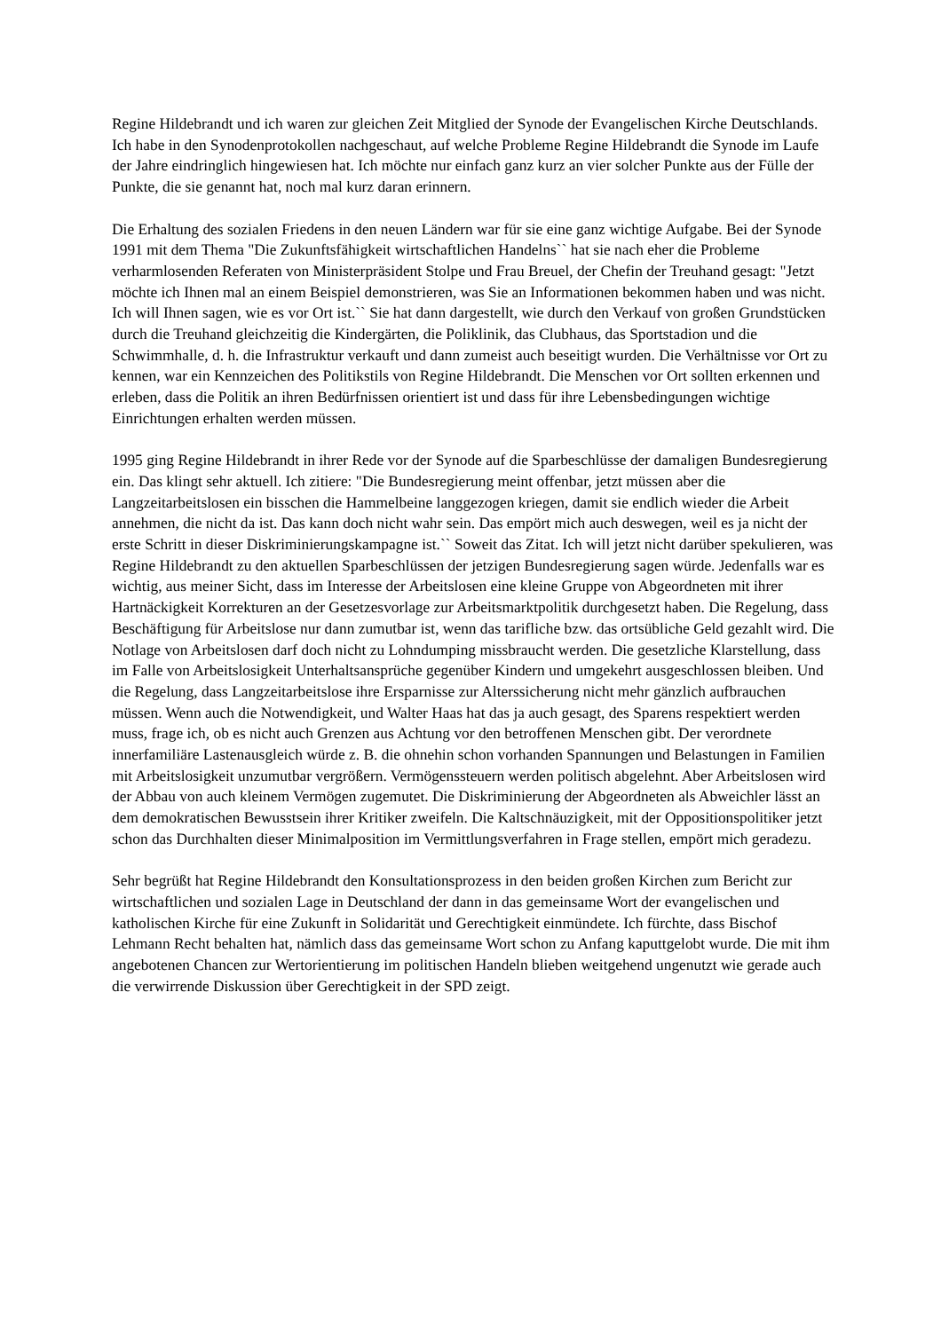Regine Hildebrandt und ich waren zur gleichen Zeit Mitglied der Synode der Evangelischen Kirche Deutschlands. Ich habe in den Synodenprotokollen nachgeschaut, auf welche Probleme Regine Hildebrandt die Synode im Laufe der Jahre eindringlich hingewiesen hat. Ich möchte nur einfach ganz kurz an vier solcher Punkte aus der Fülle der Punkte, die sie genannt hat, noch mal kurz daran erinnern.
Die Erhaltung des sozialen Friedens in den neuen Ländern war für sie eine ganz wichtige Aufgabe. Bei der Synode 1991 mit dem Thema "Die Zukunftsfähigkeit wirtschaftlichen Handelns`` hat sie nach eher die Probleme verharmlosenden Referaten von Ministerpräsident Stolpe und Frau Breuel, der Chefin der Treuhand gesagt: "Jetzt möchte ich Ihnen mal an einem Beispiel demonstrieren, was Sie an Informationen bekommen haben und was nicht. Ich will Ihnen sagen, wie es vor Ort ist.`` Sie hat dann dargestellt, wie durch den Verkauf von großen Grundstücken durch die Treuhand gleichzeitig die Kindergärten, die Poliklinik, das Clubhaus, das Sportstadion und die Schwimmhalle, d. h. die Infrastruktur verkauft und dann zumeist auch beseitigt wurden. Die Verhältnisse vor Ort zu kennen, war ein Kennzeichen des Politikstils von Regine Hildebrandt. Die Menschen vor Ort sollten erkennen und erleben, dass die Politik an ihren Bedürfnissen orientiert ist und dass für ihre Lebensbedingungen wichtige Einrichtungen erhalten werden müssen.
1995 ging Regine Hildebrandt in ihrer Rede vor der Synode auf die Sparbeschlüsse der damaligen Bundesregierung ein. Das klingt sehr aktuell. Ich zitiere: "Die Bundesregierung meint offenbar, jetzt müssen aber die Langzeitarbeitslosen ein bisschen die Hammelbeine langgezogen kriegen, damit sie endlich wieder die Arbeit annehmen, die nicht da ist. Das kann doch nicht wahr sein. Das empört mich auch deswegen, weil es ja nicht der erste Schritt in dieser Diskriminierungskampagne ist.`` Soweit das Zitat. Ich will jetzt nicht darüber spekulieren, was Regine Hildebrandt zu den aktuellen Sparbeschlüssen der jetzigen Bundesregierung sagen würde. Jedenfalls war es wichtig, aus meiner Sicht, dass im Interesse der Arbeitslosen eine kleine Gruppe von Abgeordneten mit ihrer Hartnäckigkeit Korrekturen an der Gesetzesvorlage zur Arbeitsmarktpolitik durchgesetzt haben. Die Regelung, dass Beschäftigung für Arbeitslose nur dann zumutbar ist, wenn das tarifliche bzw. das ortsübliche Geld gezahlt wird. Die Notlage von Arbeitslosen darf doch nicht zu Lohndumping missbraucht werden. Die gesetzliche Klarstellung, dass im Falle von Arbeitslosigkeit Unterhaltsansprüche gegenüber Kindern und umgekehrt ausgeschlossen bleiben. Und die Regelung, dass Langzeitarbeitslose ihre Ersparnisse zur Alterssicherung nicht mehr gänzlich aufbrauchen müssen. Wenn auch die Notwendigkeit, und Walter Haas hat das ja auch gesagt, des Sparens respektiert werden muss, frage ich, ob es nicht auch Grenzen aus Achtung vor den betroffenen Menschen gibt. Der verordnete innerfamiliäre Lastenausgleich würde z. B. die ohnehin schon vorhanden Spannungen und Belastungen in Familien mit Arbeitslosigkeit unzumutbar vergrößern. Vermögenssteuern werden politisch abgelehnt. Aber Arbeitslosen wird der Abbau von auch kleinem Vermögen zugemutet. Die Diskriminierung der Abgeordneten als Abweichler lässt an dem demokratischen Bewusstsein ihrer Kritiker zweifeln. Die Kaltschnäuzigkeit, mit der Oppositionspolitiker jetzt schon das Durchhalten dieser Minimalposition im Vermittlungsverfahren in Frage stellen, empört mich geradezu.
Sehr begrüßt hat Regine Hildebrandt den Konsultationsprozess in den beiden großen Kirchen zum Bericht zur wirtschaftlichen und sozialen Lage in Deutschland der dann in das gemeinsame Wort der evangelischen und katholischen Kirche für eine Zukunft in Solidarität und Gerechtigkeit einmündete. Ich fürchte, dass Bischof Lehmann Recht behalten hat, nämlich dass das gemeinsame Wort schon zu Anfang kaputtgelobt wurde. Die mit ihm angebotenen Chancen zur Wertorientierung im politischen Handeln blieben weitgehend ungenutzt wie gerade auch die verwirrende Diskussion über Gerechtigkeit in der SPD zeigt.